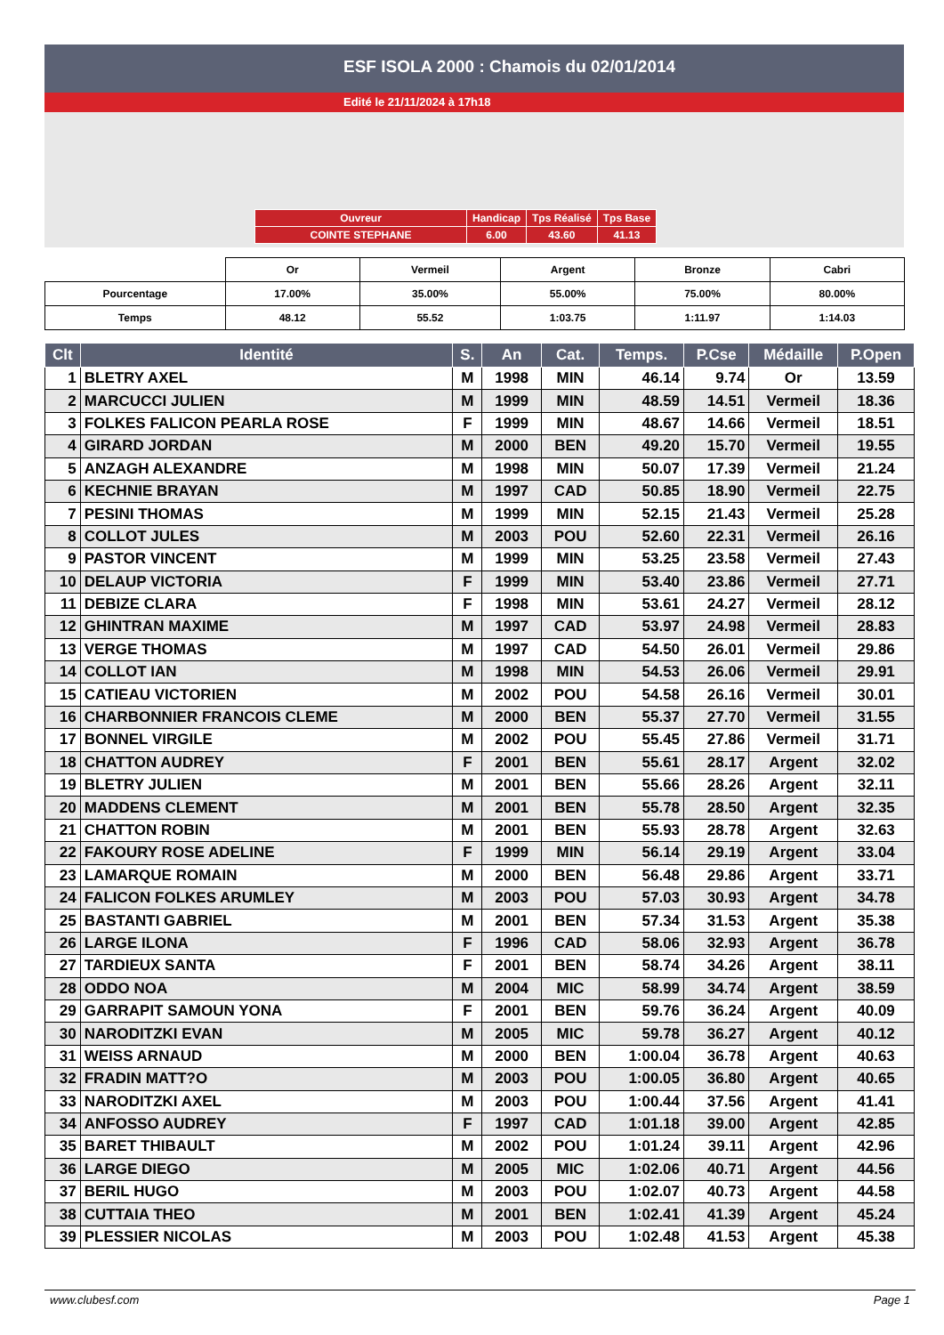ESF ISOLA 2000 : Chamois du 02/01/2014
Edité le 21/11/2024 à 17h18
| Ouvreur | Handicap | Tps Réalisé | Tps Base |
| COINTE STEPHANE | 6.00 | 43.60 | 41.13 |
| | Or | Vermeil | Argent | Bronze | Cabri |
| Pourcentage | 17.00% | 35.00% | 55.00% | 75.00% | 80.00% |
| Temps | 48.12 | 55.52 | 1:03.75 | 1:11.97 | 1:14.03 |
| Clt | Identité | S. | An | Cat. | Temps. | P.Cse | Médaille | P.Open |
| --- | --- | --- | --- | --- | --- | --- | --- | --- |
| 1 | BLETRY AXEL | M | 1998 | MIN | 46.14 | 9.74 | Or | 13.59 |
| 2 | MARCUCCI JULIEN | M | 1999 | MIN | 48.59 | 14.51 | Vermeil | 18.36 |
| 3 | FOLKES FALICON PEARLA ROSE | F | 1999 | MIN | 48.67 | 14.66 | Vermeil | 18.51 |
| 4 | GIRARD JORDAN | M | 2000 | BEN | 49.20 | 15.70 | Vermeil | 19.55 |
| 5 | ANZAGH ALEXANDRE | M | 1998 | MIN | 50.07 | 17.39 | Vermeil | 21.24 |
| 6 | KECHNIE BRAYAN | M | 1997 | CAD | 50.85 | 18.90 | Vermeil | 22.75 |
| 7 | PESINI THOMAS | M | 1999 | MIN | 52.15 | 21.43 | Vermeil | 25.28 |
| 8 | COLLOT JULES | M | 2003 | POU | 52.60 | 22.31 | Vermeil | 26.16 |
| 9 | PASTOR VINCENT | M | 1999 | MIN | 53.25 | 23.58 | Vermeil | 27.43 |
| 10 | DELAUP VICTORIA | F | 1999 | MIN | 53.40 | 23.86 | Vermeil | 27.71 |
| 11 | DEBIZE CLARA | F | 1998 | MIN | 53.61 | 24.27 | Vermeil | 28.12 |
| 12 | GHINTRAN MAXIME | M | 1997 | CAD | 53.97 | 24.98 | Vermeil | 28.83 |
| 13 | VERGE THOMAS | M | 1997 | CAD | 54.50 | 26.01 | Vermeil | 29.86 |
| 14 | COLLOT IAN | M | 1998 | MIN | 54.53 | 26.06 | Vermeil | 29.91 |
| 15 | CATIEAU VICTORIEN | M | 2002 | POU | 54.58 | 26.16 | Vermeil | 30.01 |
| 16 | CHARBONNIER FRANCOIS CLEME | M | 2000 | BEN | 55.37 | 27.70 | Vermeil | 31.55 |
| 17 | BONNEL VIRGILE | M | 2002 | POU | 55.45 | 27.86 | Vermeil | 31.71 |
| 18 | CHATTON AUDREY | F | 2001 | BEN | 55.61 | 28.17 | Argent | 32.02 |
| 19 | BLETRY JULIEN | M | 2001 | BEN | 55.66 | 28.26 | Argent | 32.11 |
| 20 | MADDENS CLEMENT | M | 2001 | BEN | 55.78 | 28.50 | Argent | 32.35 |
| 21 | CHATTON ROBIN | M | 2001 | BEN | 55.93 | 28.78 | Argent | 32.63 |
| 22 | FAKOURY ROSE ADELINE | F | 1999 | MIN | 56.14 | 29.19 | Argent | 33.04 |
| 23 | LAMARQUE ROMAIN | M | 2000 | BEN | 56.48 | 29.86 | Argent | 33.71 |
| 24 | FALICON FOLKES ARUMLEY | M | 2003 | POU | 57.03 | 30.93 | Argent | 34.78 |
| 25 | BASTANTI GABRIEL | M | 2001 | BEN | 57.34 | 31.53 | Argent | 35.38 |
| 26 | LARGE ILONA | F | 1996 | CAD | 58.06 | 32.93 | Argent | 36.78 |
| 27 | TARDIEUX SANTA | F | 2001 | BEN | 58.74 | 34.26 | Argent | 38.11 |
| 28 | ODDO NOA | M | 2004 | MIC | 58.99 | 34.74 | Argent | 38.59 |
| 29 | GARRAPIT SAMOUN YONA | F | 2001 | BEN | 59.76 | 36.24 | Argent | 40.09 |
| 30 | NARODITZKI EVAN | M | 2005 | MIC | 59.78 | 36.27 | Argent | 40.12 |
| 31 | WEISS ARNAUD | M | 2000 | BEN | 1:00.04 | 36.78 | Argent | 40.63 |
| 32 | FRADIN MATT?O | M | 2003 | POU | 1:00.05 | 36.80 | Argent | 40.65 |
| 33 | NARODITZKI AXEL | M | 2003 | POU | 1:00.44 | 37.56 | Argent | 41.41 |
| 34 | ANFOSSO AUDREY | F | 1997 | CAD | 1:01.18 | 39.00 | Argent | 42.85 |
| 35 | BARET THIBAULT | M | 2002 | POU | 1:01.24 | 39.11 | Argent | 42.96 |
| 36 | LARGE DIEGO | M | 2005 | MIC | 1:02.06 | 40.71 | Argent | 44.56 |
| 37 | BERIL HUGO | M | 2003 | POU | 1:02.07 | 40.73 | Argent | 44.58 |
| 38 | CUTTAIA THEO | M | 2001 | BEN | 1:02.41 | 41.39 | Argent | 45.24 |
| 39 | PLESSIER NICOLAS | M | 2003 | POU | 1:02.48 | 41.53 | Argent | 45.38 |
www.clubesf.com Page 1